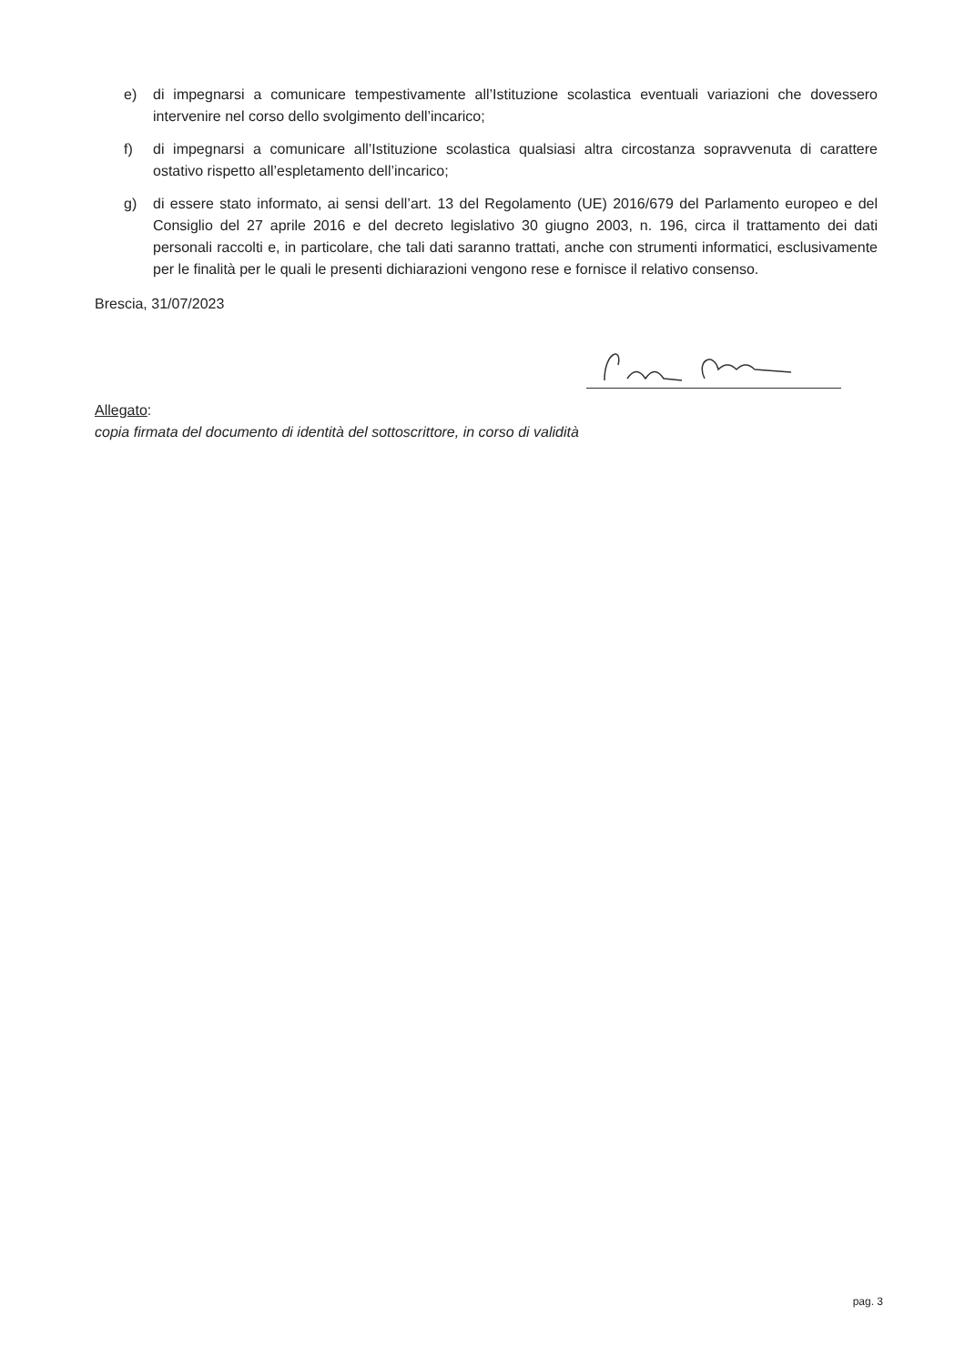e) di impegnarsi a comunicare tempestivamente all’Istituzione scolastica eventuali variazioni che dovessero intervenire nel corso dello svolgimento dell’incarico;
f) di impegnarsi a comunicare all’Istituzione scolastica qualsiasi altra circostanza sopravvenuta di carattere ostativo rispetto all’espletamento dell’incarico;
g) di essere stato informato, ai sensi dell’art. 13 del Regolamento (UE) 2016/679 del Parlamento europeo e del Consiglio del 27 aprile 2016 e del decreto legislativo 30 giugno 2003, n. 196, circa il trattamento dei dati personali raccolti e, in particolare, che tali dati saranno trattati, anche con strumenti informatici, esclusivamente per le finalità per le quali le presenti dichiarazioni vengono rese e fornisce il relativo consenso.
Brescia, 31/07/2023
Allegato:
copia firmata del documento di identità del sottoscrittore, in corso di validità
pag. 3